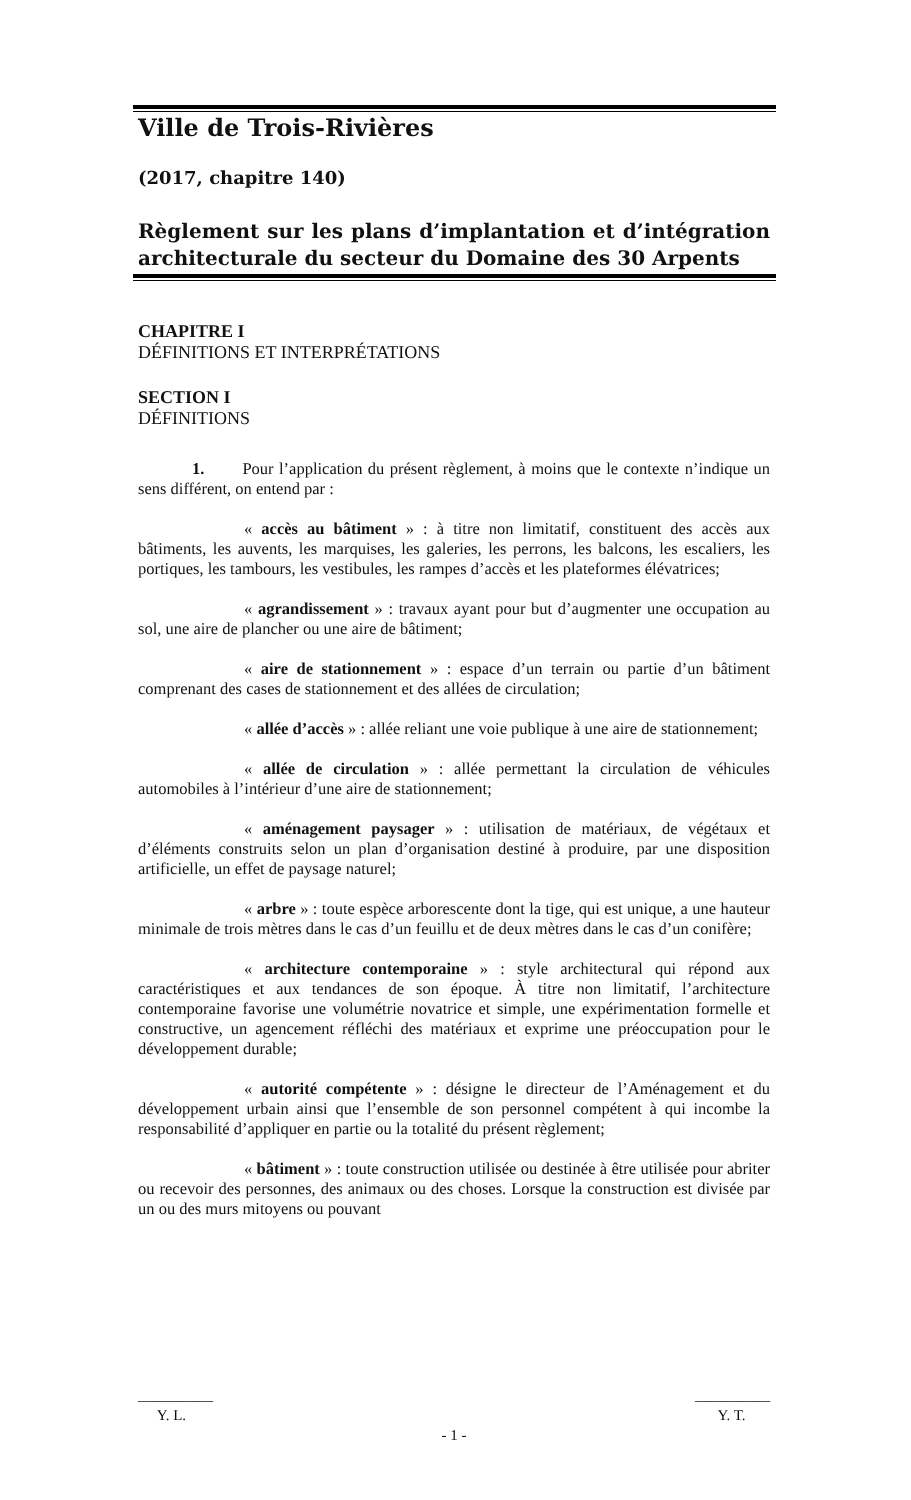Ville de Trois-Rivières
(2017, chapitre 140)
Règlement sur les plans d’implantation et d’intégration architecturale du secteur du Domaine des 30 Arpents
CHAPITRE I
DÉFINITIONS ET INTERPRÉTATIONS
SECTION I
DÉFINITIONS
1. Pour l’application du présent règlement, à moins que le contexte n’indique un sens différent, on entend par :
« accès au bâtiment » : à titre non limitatif, constituent des accès aux bâtiments, les auvents, les marquises, les galeries, les perrons, les balcons, les escaliers, les portiques, les tambours, les vestibules, les rampes d’accès et les plateformes élévatrices;
« agrandissement » : travaux ayant pour but d’augmenter une occupation au sol, une aire de plancher ou une aire de bâtiment;
« aire de stationnement » : espace d’un terrain ou partie d’un bâtiment comprenant des cases de stationnement et des allées de circulation;
« allée d’accès » : allée reliant une voie publique à une aire de stationnement;
« allée de circulation » : allée permettant la circulation de véhicules automobiles à l’intérieur d’une aire de stationnement;
« aménagement paysager » : utilisation de matériaux, de végétaux et d’éléments construits selon un plan d’organisation destiné à produire, par une disposition artificielle, un effet de paysage naturel;
« arbre » : toute espèce arborescente dont la tige, qui est unique, a une hauteur minimale de trois mètres dans le cas d’un feuillu et de deux mètres dans le cas d’un conifère;
« architecture contemporaine » : style architectural qui répond aux caractéristiques et aux tendances de son époque. À titre non limitatif, l’architecture contemporaine favorise une volumétrie novatrice et simple, une expérimentation formelle et constructive, un agencement réfléchi des matériaux et exprime une préoccupation pour le développement durable;
« autorité compétente » : désigne le directeur de l’Aménagement et du développement urbain ainsi que l’ensemble de son personnel compétent à qui incombe la responsabilité d’appliquer en partie ou la totalité du présent règlement;
« bâtiment » : toute construction utilisée ou destinée à être utilisée pour abriter ou recevoir des personnes, des animaux ou des choses. Lorsque la construction est divisée par un ou des murs mitoyens ou pouvant
__________
Y. L. __________
Y. T.
- 1 -